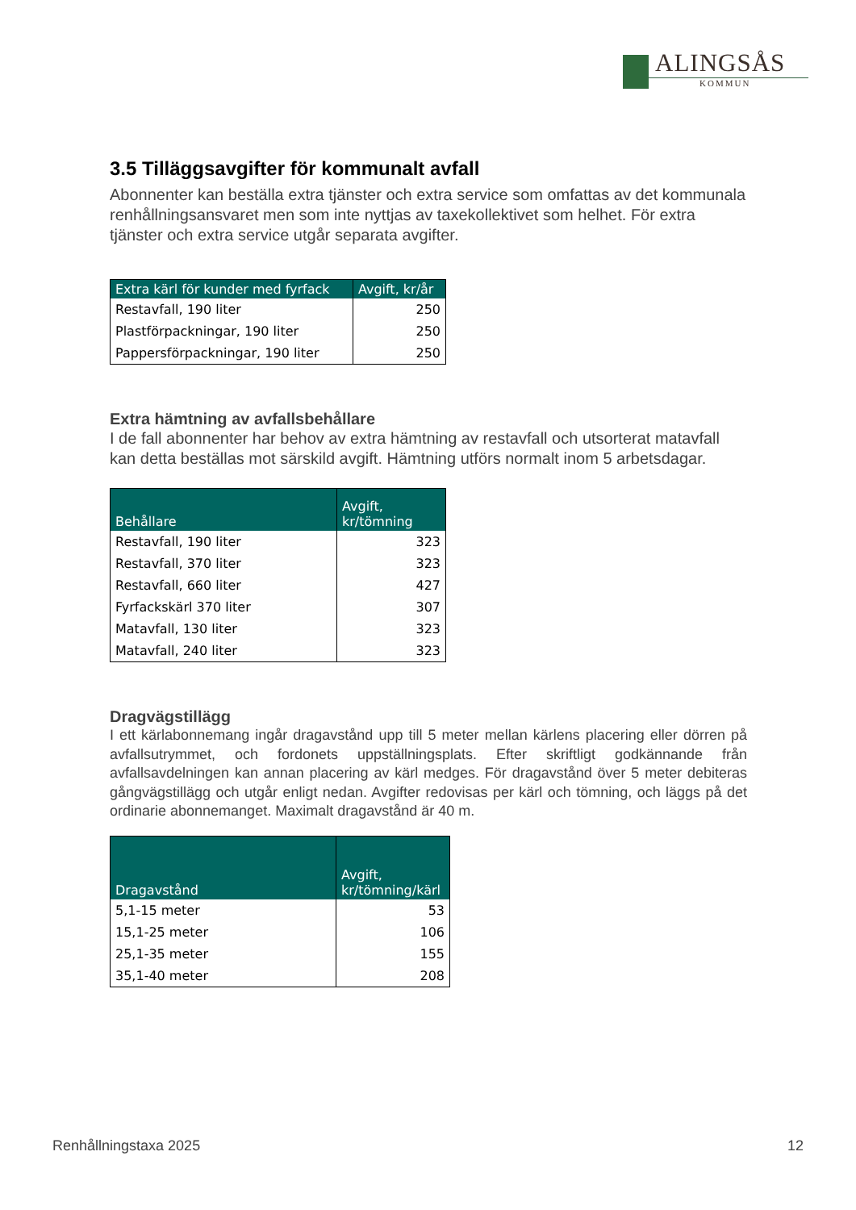ALINGSÅS
KOMMUN
3.5 Tilläggsavgifter för kommunalt avfall
Abonnenter kan beställa extra tjänster och extra service som omfattas av det kommunala renhållningsansvaret men som inte nyttjas av taxekollektivet som helhet. För extra tjänster och extra service utgår separata avgifter.
| Extra kärl för kunder med fyrfack | Avgift, kr/år |
| --- | --- |
| Restavfall, 190 liter | 250 |
| Plastförpackningar, 190 liter | 250 |
| Pappersförpackningar, 190 liter | 250 |
Extra hämtning av avfallsbehållare
I de fall abonnenter har behov av extra hämtning av restavfall och utsorterat matavfall kan detta beställas mot särskild avgift. Hämtning utförs normalt inom 5 arbetsdagar.
| Behållare | Avgift, kr/tömning |
| --- | --- |
| Restavfall, 190 liter | 323 |
| Restavfall, 370 liter | 323 |
| Restavfall, 660 liter | 427 |
| Fyrfackskärl 370 liter | 307 |
| Matavfall, 130 liter | 323 |
| Matavfall, 240 liter | 323 |
Dragvägstillägg
I ett kärlabonnemang ingår dragavstånd upp till 5 meter mellan kärlens placering eller dörren på avfallsutrymmet, och fordonets uppställningsplats. Efter skriftligt godkännande från avfallsavdelningen kan annan placering av kärl medges. För dragavstånd över 5 meter debiteras gångvägstillägg och utgår enligt nedan. Avgifter redovisas per kärl och tömning, och läggs på det ordinarie abonnemanget. Maximalt dragavstånd är 40 m.
| Dragavstånd | Avgift, kr/tömning/kärl |
| --- | --- |
| 5,1-15 meter | 53 |
| 15,1-25 meter | 106 |
| 25,1-35 meter | 155 |
| 35,1-40 meter | 208 |
Renhållningstaxa 2025 12